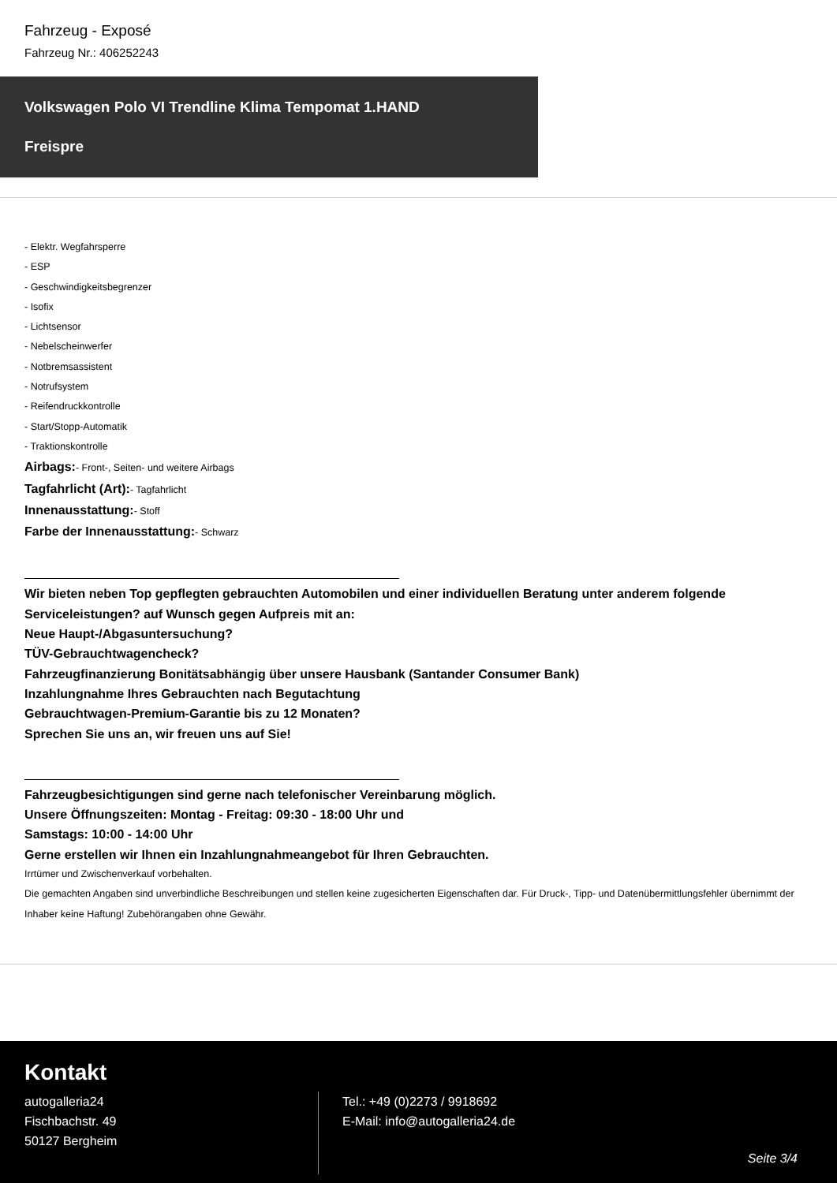Fahrzeug - Exposé
Fahrzeug Nr.: 406252243
Volkswagen Polo VI Trendline Klima Tempomat 1.HAND
Freispre
- Elektr. Wegfahrsperre
- ESP
- Geschwindigkeitsbegrenzer
- Isofix
- Lichtsensor
- Nebelscheinwerfer
- Notbremsassistent
- Notrufsystem
- Reifendruckkontrolle
- Start/Stopp-Automatik
- Traktionskontrolle
Airbags:- Front-, Seiten- und weitere Airbags
Tagfahrlicht (Art):- Tagfahrlicht
Innenausstattung:- Stoff
Farbe der Innenausstattung:- Schwarz
Wir bieten neben Top gepflegten gebrauchten Automobilen und einer individuellen Beratung unter anderem folgende Serviceleistungen? auf Wunsch gegen Aufpreis mit an:
Neue Haupt-/Abgasuntersuchung?
TÜV-Gebrauchtwagencheck?
Fahrzeugfinanzierung Bonitätsabhängig über unsere Hausbank (Santander Consumer Bank)
Inzahlungnahme Ihres Gebrauchten nach Begutachtung
Gebrauchtwagen-Premium-Garantie bis zu 12 Monaten?
Sprechen Sie uns an, wir freuen uns auf Sie!
Fahrzeugbesichtigungen sind gerne nach telefonischer Vereinbarung möglich.
Unsere Öffnungszeiten: Montag - Freitag: 09:30 - 18:00 Uhr und
Samstags: 10:00 - 14:00 Uhr
Gerne erstellen wir Ihnen ein Inzahlungnahmeangebot für Ihren Gebrauchten.
Irrtümer und Zwischenverkauf vorbehalten.
Die gemachten Angaben sind unverbindliche Beschreibungen und stellen keine zugesicherten Eigenschaften dar. Für Druck-, Tipp- und Datenübermittlungsfehler übernimmt der Inhaber keine Haftung! Zubehörangaben ohne Gewähr.
Kontakt
autogalleria24
Fischbachstr. 49
50127 Bergheim
Tel.: +49 (0)2273 / 9918692
E-Mail: info@autogalleria24.de
Seite 3/4